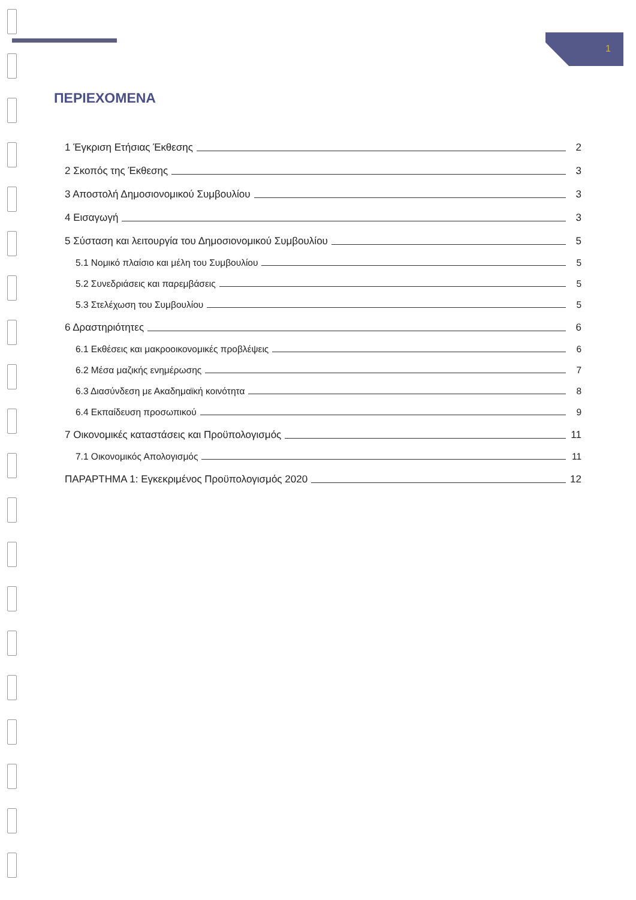1
ΠΕΡΙΕΧΟΜΕΝΑ
1 Έγκριση Ετήσιας Έκθεσης 2
2 Σκοπός της Έκθεσης 3
3 Αποστολή Δημοσιονομικού Συμβουλίου 3
4 Εισαγωγή 3
5 Σύσταση και λειτουργία του Δημοσιονομικού Συμβουλίου 5
5.1 Νομικό πλαίσιο και μέλη του Συμβουλίου 5
5.2 Συνεδριάσεις και παρεμβάσεις 5
5.3 Στελέχωση του Συμβουλίου 5
6 Δραστηριότητες 6
6.1 Εκθέσεις και μακροοικονομικές προβλέψεις 6
6.2 Μέσα μαζικής ενημέρωσης 7
6.3 Διασύνδεση με Ακαδημαϊκή κοινότητα 8
6.4 Εκπαίδευση προσωπικού 9
7 Οικονομικές καταστάσεις και Προϋπολογισμός 11
7.1 Οικονομικός Απολογισμός 11
ΠΑΡΑΡΤΗΜΑ 1: Εγκεκριμένος Προϋπολογισμός 2020 12